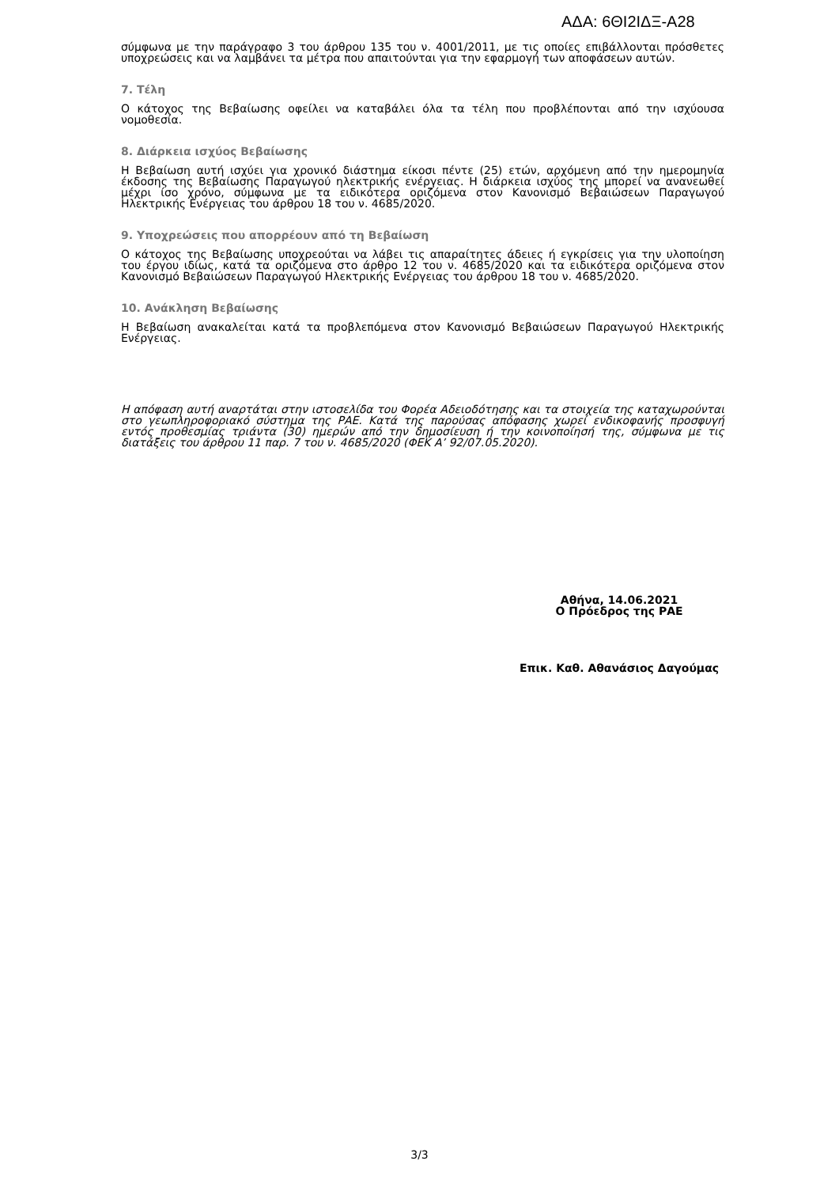ΑΔΑ: 6ΘΙ2ΙΔΞ-Α28
σύμφωνα με την παράγραφο 3 του άρθρου 135 του ν. 4001/2011, με τις οποίες επιβάλλονται πρόσθετες υποχρεώσεις και να λαμβάνει τα μέτρα που απαιτούνται για την εφαρμογή των αποφάσεων αυτών.
7. Τέλη
Ο κάτοχος της Βεβαίωσης οφείλει να καταβάλει όλα τα τέλη που προβλέπονται από την ισχύουσα νομοθεσία.
8. Διάρκεια ισχύος Βεβαίωσης
Η Βεβαίωση αυτή ισχύει για χρονικό διάστημα είκοσι πέντε (25) ετών, αρχόμενη από την ημερομηνία έκδοσης της Βεβαίωσης Παραγωγού ηλεκτρικής ενέργειας. Η διάρκεια ισχύος της μπορεί να ανανεωθεί μέχρι ίσο χρόνο, σύμφωνα με τα ειδικότερα οριζόμενα στον Κανονισμό Βεβαιώσεων Παραγωγού Ηλεκτρικής Ενέργειας του άρθρου 18 του ν. 4685/2020.
9. Υποχρεώσεις που απορρέουν από τη Βεβαίωση
Ο κάτοχος της Βεβαίωσης υποχρεούται να λάβει τις απαραίτητες άδειες ή εγκρίσεις για την υλοποίηση του έργου ιδίως, κατά τα οριζόμενα στο άρθρο 12 του ν. 4685/2020 και τα ειδικότερα οριζόμενα στον Κανονισμό Βεβαιώσεων Παραγωγού Ηλεκτρικής Ενέργειας του άρθρου 18 του ν. 4685/2020.
10. Ανάκληση Βεβαίωσης
Η Βεβαίωση ανακαλείται κατά τα προβλεπόμενα στον Κανονισμό Βεβαιώσεων Παραγωγού Ηλεκτρικής Ενέργειας.
Η απόφαση αυτή αναρτάται στην ιστοσελίδα του Φορέα Αδειοδότησης και τα στοιχεία της καταχωρούνται στο γεωπληροφοριακό σύστημα της ΡΑΕ. Κατά της παρούσας απόφασης χωρεί ενδικοφανής προσφυγή εντός προθεσμίας τριάντα (30) ημερών από την δημοσίευση ή την κοινοποίησή της, σύμφωνα με τις διατάξεις του άρθρου 11 παρ. 7 του ν. 4685/2020 (ΦΕΚ Α’ 92/07.05.2020).
Αθήνα, 14.06.2021
Ο Πρόεδρος της ΡΑΕ
Επικ. Καθ. Αθανάσιος Δαγούμας
3/3